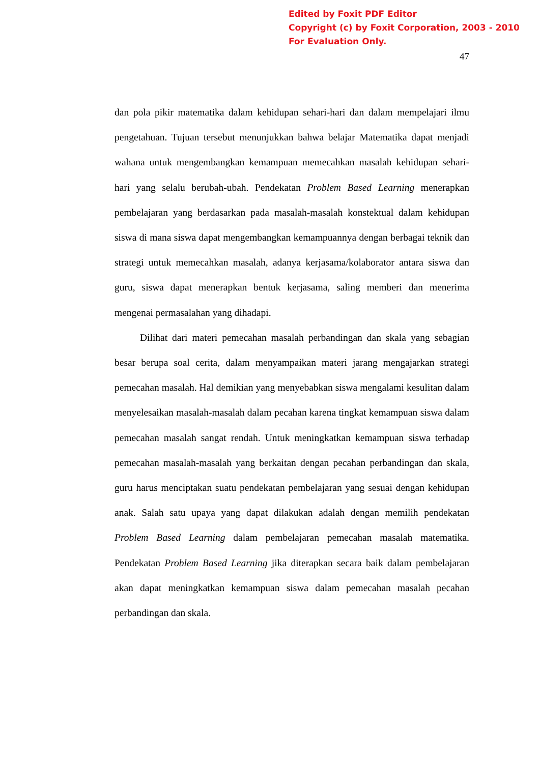Edited by Foxit PDF Editor
Copyright (c) by Foxit Corporation, 2003 - 2010
For Evaluation Only.
47
dan pola pikir matematika dalam kehidupan sehari-hari dan dalam mempelajari ilmu pengetahuan. Tujuan tersebut menunjukkan bahwa belajar Matematika dapat menjadi wahana untuk mengembangkan kemampuan memecahkan masalah kehidupan sehari-hari yang selalu berubah-ubah. Pendekatan Problem Based Learning menerapkan pembelajaran yang berdasarkan pada masalah-masalah konstektual dalam kehidupan siswa di mana siswa dapat mengembangkan kemampuannya dengan berbagai teknik dan strategi untuk memecahkan masalah, adanya kerjasama/kolaborator antara siswa dan guru, siswa dapat menerapkan bentuk kerjasama, saling memberi dan menerima mengenai permasalahan yang dihadapi.
Dilihat dari materi pemecahan masalah perbandingan dan skala yang sebagian besar berupa soal cerita, dalam menyampaikan materi jarang mengajarkan strategi pemecahan masalah. Hal demikian yang menyebabkan siswa mengalami kesulitan dalam menyelesaikan masalah-masalah dalam pecahan karena tingkat kemampuan siswa dalam pemecahan masalah sangat rendah. Untuk meningkatkan kemampuan siswa terhadap pemecahan masalah-masalah yang berkaitan dengan pecahan perbandingan dan skala, guru harus menciptakan suatu pendekatan pembelajaran yang sesuai dengan kehidupan anak. Salah satu upaya yang dapat dilakukan adalah dengan memilih pendekatan Problem Based Learning dalam pembelajaran pemecahan masalah matematika. Pendekatan Problem Based Learning jika diterapkan secara baik dalam pembelajaran akan dapat meningkatkan kemampuan siswa dalam pemecahan masalah pecahan perbandingan dan skala.